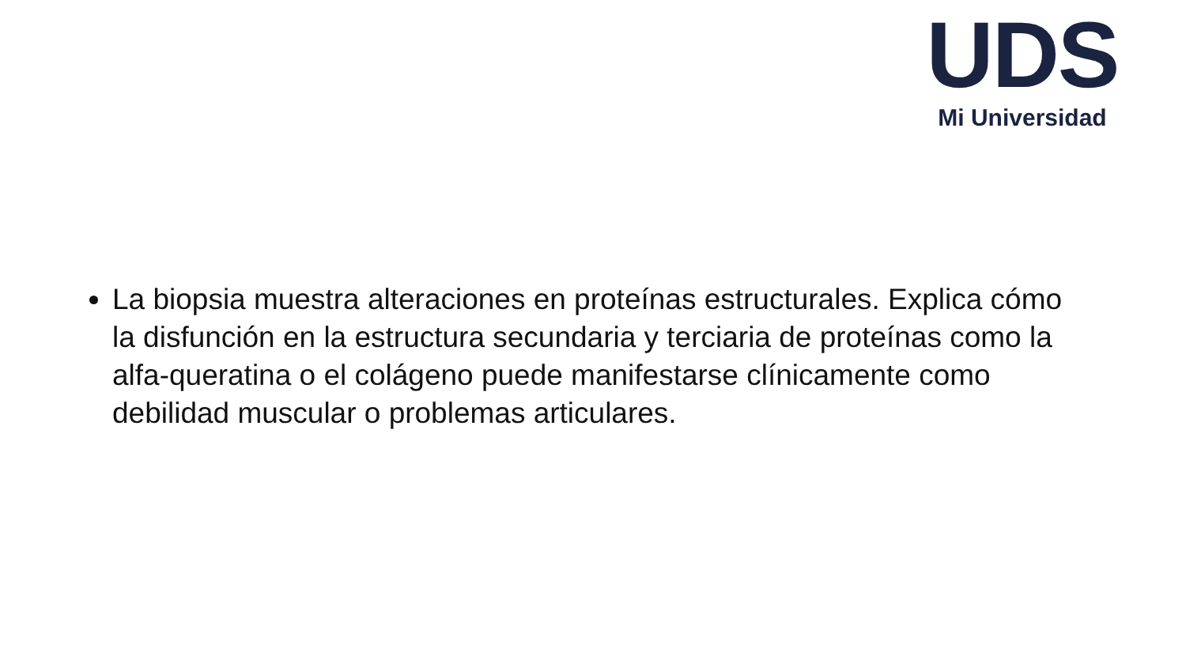UDS
Mi Universidad
La biopsia muestra alteraciones en proteínas estructurales. Explica cómo la disfunción en la estructura secundaria y terciaria de proteínas como la alfa-queratina o el colágeno puede manifestarse clínicamente como debilidad muscular o problemas articulares.